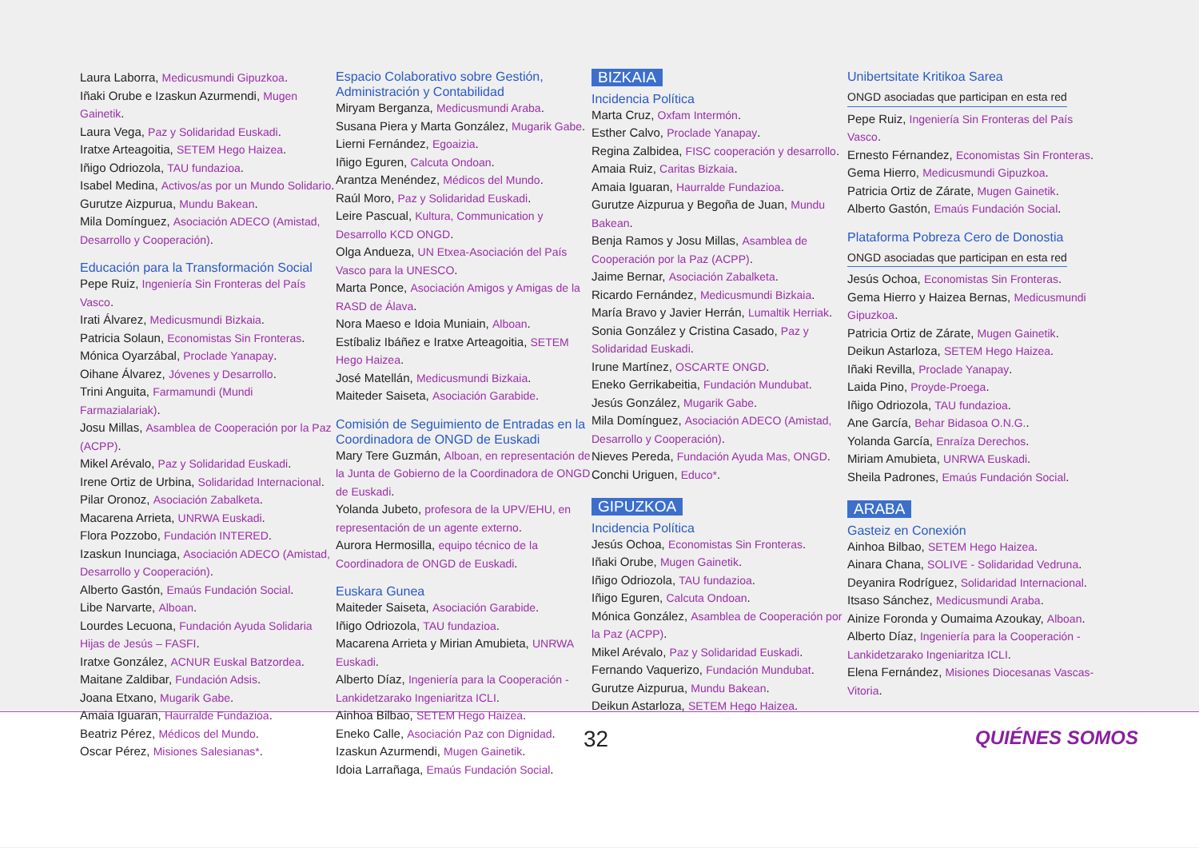Laura Laborra, Medicusmundi Gipuzkoa.
Iñaki Orube e Izaskun Azurmendi, Mugen Gainetik.
Laura Vega, Paz y Solidaridad Euskadi.
Iratxe Arteagoitia, SETEM Hego Haizea.
Iñigo Odriozola, TAU fundazioa.
Isabel Medina, Activos/as por un Mundo Solidario.
Gurutze Aizpurua, Mundu Bakean.
Mila Domínguez, Asociación ADECO (Amistad, Desarrollo y Cooperación).
Educación para la Transformación Social
Pepe Ruiz, Ingeniería Sin Fronteras del País Vasco.
Irati Álvarez, Medicusmundi Bizkaia.
Patricia Solaun, Economistas Sin Fronteras.
Mónica Oyarzábal, Proclade Yanapay.
Oihane Álvarez, Jóvenes y Desarrollo.
Trini Anguita, Farmamundi (Mundi Farmazialariak).
Josu Millas, Asamblea de Cooperación por la Paz (ACPP).
Mikel Arévalo, Paz y Solidaridad Euskadi.
Irene Ortiz de Urbina, Solidaridad Internacional.
Pilar Oronoz, Asociación Zabalketa.
Macarena Arrieta, UNRWA Euskadi.
Flora Pozzobo, Fundación INTERED.
Izaskun Inunciaga, Asociación ADECO (Amistad, Desarrollo y Cooperación).
Alberto Gastón, Emaús Fundación Social.
Libe Narvarte, Alboan.
Lourdes Lecuona, Fundación Ayuda Solidaria Hijas de Jesús – FASFI.
Iratxe González, ACNUR Euskal Batzordea.
Maitane Zaldibar, Fundación Adsis.
Joana Etxano, Mugarik Gabe.
Amaia Iguaran, Haurralde Fundazioa.
Beatriz Pérez, Médicos del Mundo.
Oscar Pérez, Misiones Salesianas*.
Espacio Colaborativo sobre Gestión, Administración y Contabilidad
Miryam Berganza, Medicusmundi Araba.
Susana Piera y Marta González, Mugarik Gabe.
Lierni Fernández, Egoaizia.
Iñigo Eguren, Calcuta Ondoan.
Arantza Menéndez, Médicos del Mundo.
Raúl Moro, Paz y Solidaridad Euskadi.
Leire Pascual, Kultura, Communication y Desarrollo KCD ONGD.
Olga Andueza, UN Etxea-Asociación del País Vasco para la UNESCO.
Marta Ponce, Asociación Amigos y Amigas de la RASD de Álava.
Nora Maeso e Idoia Muniain, Alboan.
Estíbaliz Ibáñez e Iratxe Arteagoitia, SETEM Hego Haizea.
José Matellán, Medicusmundi Bizkaia.
Maiteder Saiseta, Asociación Garabide.
Comisión de Seguimiento de Entradas en la Coordinadora de ONGD de Euskadi
Mary Tere Guzmán, Alboan, en representación de la Junta de Gobierno de la Coordinadora de ONGD de Euskadi.
Yolanda Jubeto, profesora de la UPV/EHU, en representación de un agente externo.
Aurora Hermosilla, equipo técnico de la Coordinadora de ONGD de Euskadi.
Euskara Gunea
Maiteder Saiseta, Asociación Garabide.
Iñigo Odriozola, TAU fundazioa.
Macarena Arrieta y Mirian Amubieta, UNRWA Euskadi.
Alberto Díaz, Ingeniería para la Cooperación - Lankidetzarako Ingeniaritza ICLI.
Ainhoa Bilbao, SETEM Hego Haizea.
Eneko Calle, Asociación Paz con Dignidad.
Izaskun Azurmendi, Mugen Gainetik.
Idoia Larrañaga, Emaús Fundación Social.
BIZKAIA
Incidencia Política
Marta Cruz, Oxfam Intermón.
Esther Calvo, Proclade Yanapay.
Regina Zalbidea, FISC cooperación y desarrollo.
Amaia Ruiz, Caritas Bizkaia.
Amaia Iguaran, Haurralde Fundazioa.
Gurutze Aizpurua y Begoña de Juan, Mundu Bakean.
Benja Ramos y Josu Millas, Asamblea de Cooperación por la Paz (ACPP).
Jaime Bernar, Asociación Zabalketa.
Ricardo Fernández, Medicusmundi Bizkaia.
María Bravo y Javier Herrán, Lumaltik Herriak.
Sonia González y Cristina Casado, Paz y Solidaridad Euskadi.
Irune Martínez, OSCARTE ONGD.
Eneko Gerrikabeitia, Fundación Mundubat.
Jesús González, Mugarik Gabe.
Mila Domínguez, Asociación ADECO (Amistad, Desarrollo y Cooperación).
Nieves Pereda, Fundación Ayuda Mas, ONGD.
Conchi Uriguen, Educo*.
GIPUZKOA
Incidencia Política
Jesús Ochoa, Economistas Sin Fronteras.
Iñaki Orube, Mugen Gainetik.
Iñigo Odriozola, TAU fundazioa.
Iñigo Eguren, Calcuta Ondoan.
Mónica González, Asamblea de Cooperación por la Paz (ACPP).
Mikel Arévalo, Paz y Solidaridad Euskadi.
Fernando Vaquerizo, Fundación Mundubat.
Gurutze Aizpurua, Mundu Bakean.
Deikun Astarloza, SETEM Hego Haizea.
Unibertsitate Kritikoa Sarea
ONGD asociadas que participan en esta red
Pepe Ruiz, Ingeniería Sin Fronteras del País Vasco.
Ernesto Férnandez, Economistas Sin Fronteras.
Gema Hierro, Medicusmundi Gipuzkoa.
Patricia Ortiz de Zárate, Mugen Gainetik.
Alberto Gastón, Emaús Fundación Social.
Plataforma Pobreza Cero de Donostia
ONGD asociadas que participan en esta red
Jesús Ochoa, Economistas Sin Fronteras.
Gema Hierro y Haizea Bernas, Medicusmundi Gipuzkoa.
Patricia Ortiz de Zárate, Mugen Gainetik.
Deikun Astarloza, SETEM Hego Haizea.
Iñaki Revilla, Proclade Yanapay.
Laida Pino, Proyde-Proega.
Iñigo Odriozola, TAU fundazioa.
Ane García, Behar Bidasoa O.N.G..
Yolanda García, Enraíza Derechos.
Miriam Amubieta, UNRWA Euskadi.
Sheila Padrones, Emaús Fundación Social.
ARABA
Gasteiz en Conexión
Ainhoa Bilbao, SETEM Hego Haizea.
Ainara Chana, SOLIVE - Solidaridad Vedruna.
Deyanira Rodríguez, Solidaridad Internacional.
Itsaso Sánchez, Medicusmundi Araba.
Ainize Foronda y Oumaima Azoukay, Alboan.
Alberto Díaz, Ingeniería para la Cooperación - Lankidetzarako Ingeniaritza ICLI.
Elena Fernández, Misiones Diocesanas Vascas-Vitoria.
32 QUIÉNES SOMOS